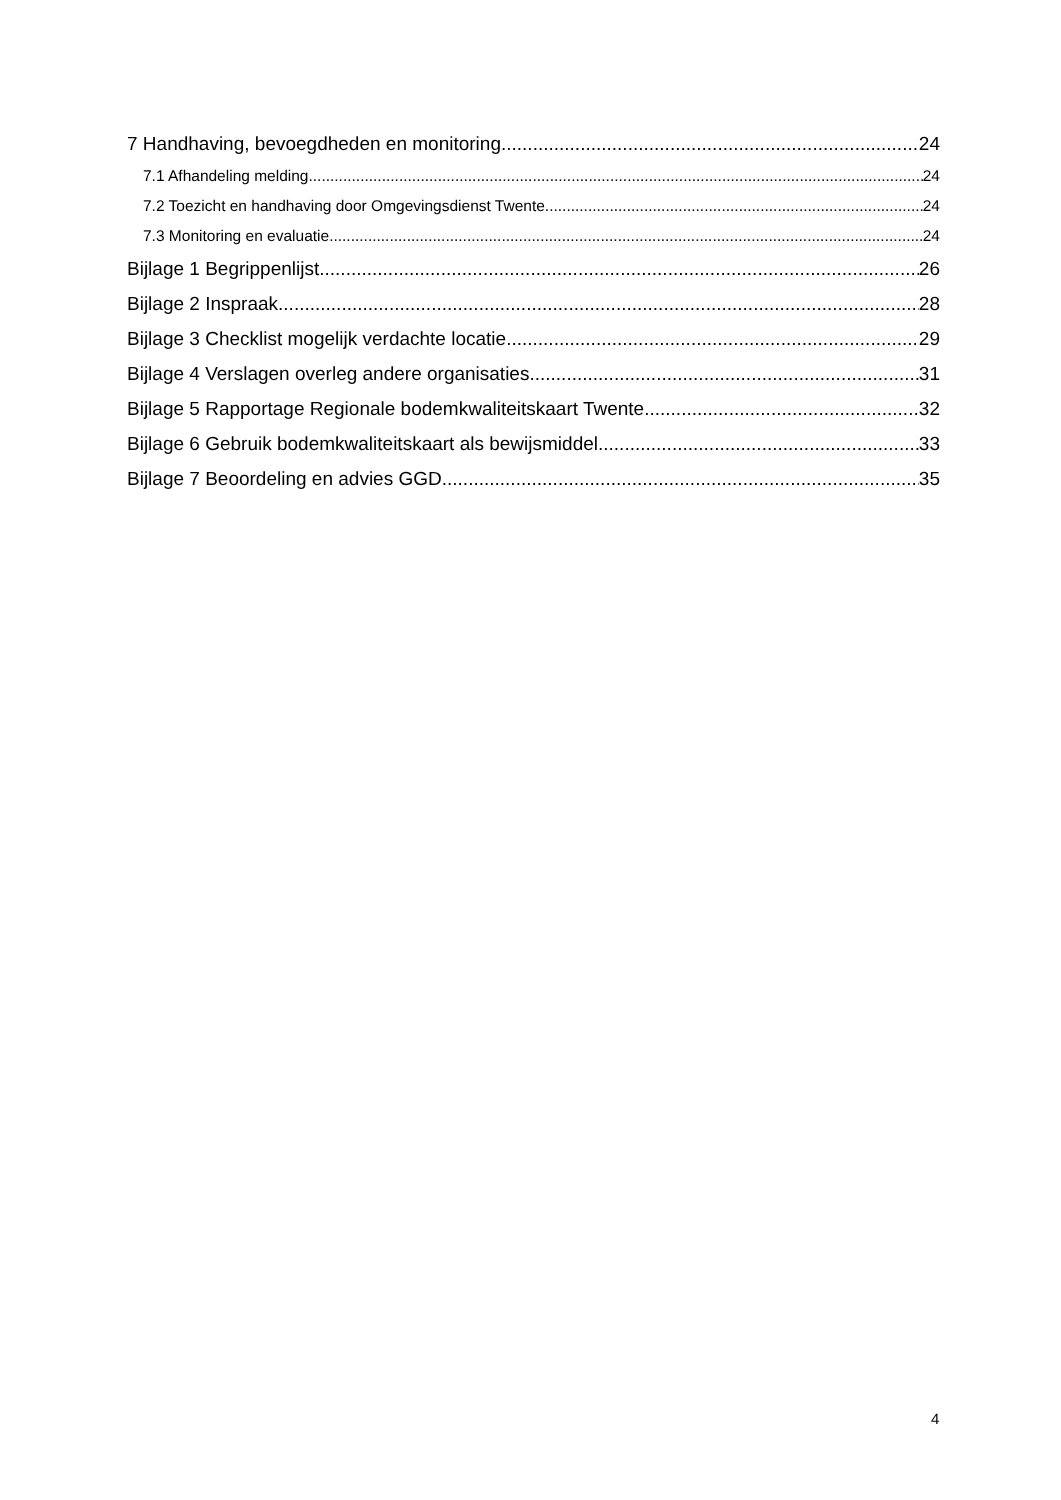7 Handhaving, bevoegdheden en monitoring 24
7.1 Afhandeling melding 24
7.2 Toezicht en handhaving door Omgevingsdienst Twente 24
7.3 Monitoring en evaluatie 24
Bijlage 1 Begrippenlijst 26
Bijlage 2 Inspraak 28
Bijlage 3 Checklist mogelijk verdachte locatie 29
Bijlage 4 Verslagen overleg andere organisaties 31
Bijlage 5 Rapportage Regionale bodemkwaliteitskaart Twente 32
Bijlage 6 Gebruik bodemkwaliteitskaart als bewijsmiddel 33
Bijlage 7 Beoordeling en advies GGD 35
4